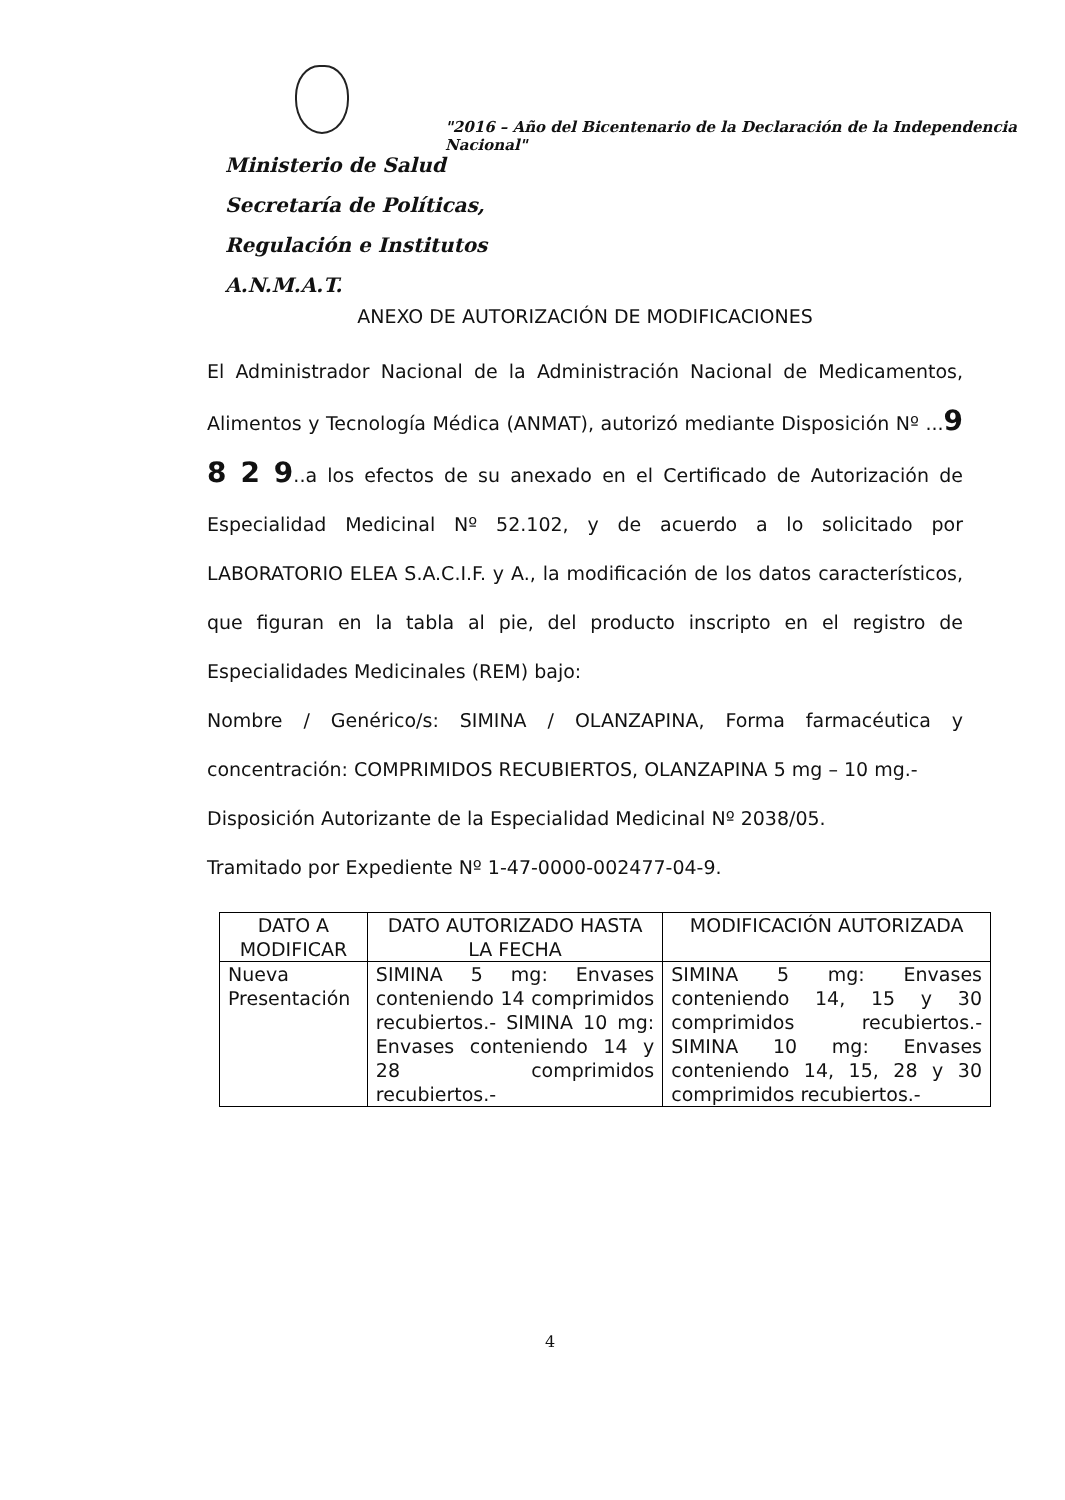"2016 – Año del Bicentenario de la Declaración de la Independencia Nacional"
Ministerio de Salud
Secretaría de Políticas,
Regulación e Institutos
A.N.M.A.T.
ANEXO DE AUTORIZACIÓN DE MODIFICACIONES
El Administrador Nacional de la Administración Nacional de Medicamentos, Alimentos y Tecnología Médica (ANMAT), autorizó mediante Disposición Nº ...9 8 2 9..a los efectos de su anexado en el Certificado de Autorización de Especialidad Medicinal Nº 52.102, y de acuerdo a lo solicitado por LABORATORIO ELEA S.A.C.I.F. y A., la modificación de los datos característicos, que figuran en la tabla al pie, del producto inscripto en el registro de Especialidades Medicinales (REM) bajo:
Nombre / Genérico/s: SIMINA / OLANZAPINA, Forma farmacéutica y concentración: COMPRIMIDOS RECUBIERTOS, OLANZAPINA 5 mg – 10 mg.-
Disposición Autorizante de la Especialidad Medicinal Nº 2038/05.
Tramitado por Expediente Nº 1-47-0000-002477-04-9.
| DATO A MODIFICAR | DATO AUTORIZADO HASTA LA FECHA | MODIFICACIÓN AUTORIZADA |
| --- | --- | --- |
| Nueva Presentación | SIMINA 5 mg: Envases conteniendo 14 comprimidos recubiertos.- SIMINA 10 mg: Envases conteniendo 14 y 28 comprimidos recubiertos.- | SIMINA 5 mg: Envases conteniendo 14, 15 y 30 comprimidos recubiertos.- SIMINA 10 mg: Envases conteniendo 14, 15, 28 y 30 comprimidos recubiertos.- |
4